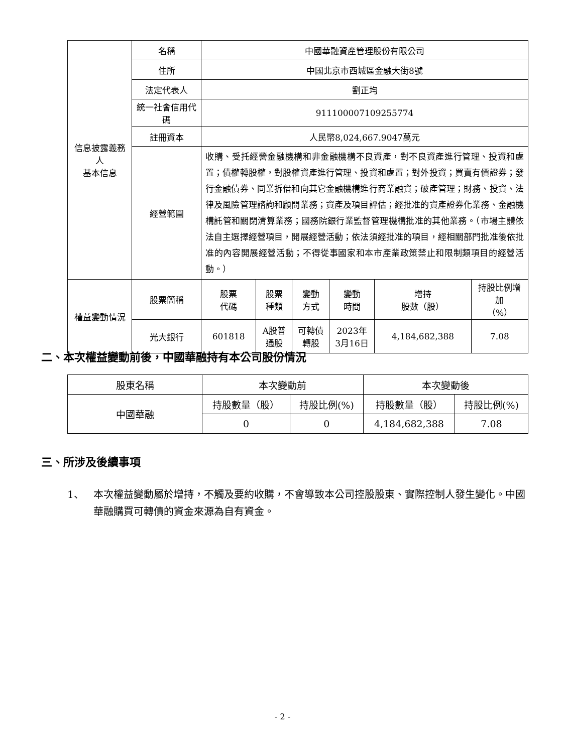| 信息披露義務人 基本信息 | 名稱 | 中國華融資產管理股份有限公司 | | | | | |
| | 住所 | 中國北京市西城區金融大街8號 | | | | | |
| | 法定代表人 | 劉正均 | | | | | |
| | 統一社會信用代碼 | 911100007109255774 | | | | | |
| | 註冊資本 | 人民幣8,024,667.9047萬元 | | | | | |
| | 經營範圍 | 收購、受托經營金融機構和非金融機構不良資產，對不良資產進行管理、投資和處置；債權轉股權，對股權資產進行管理、投資和處置；對外投資；買賣有價證券；發行金融債券、同業拆借和向其它金融機構進行商業融資；破產管理；財務、投資、法律及風險管理諮詢和顧問業務；資產及項目評估；經批准的資產證券化業務、金融機構託管和關閉清算業務；國務院銀行業監督管理機構批准的其他業務。（市場主體依法自主選擇經營項目，開展經營活動；依法須經批准的項目，經相關部門批准後依批准的內容開展經營活動；不得從事國家和本市產業政策禁止和限制類項目的經營活動。） | | | | | |
| 權益變動情況 | 股票簡稱 | 股票 代碼 | 股票 種類 | 變動 方式 | 變動 時間 | 增持 股數（股） | 持股比例增加 （%） |
| | 光大銀行 | 601818 | A股普通股 | 可轉債轉股 | 2023年 3月16日 | 4,184,682,388 | 7.08 |
二、本次權益變動前後，中國華融持有本公司股份情況
| 股東名稱 | 本次變動前 | | 本次變動後 | |
| 中國華融 | 持股數量（股） | 持股比例(%) | 持股數量（股） | 持股比例(%) |
| | 0 | 0 | 4,184,682,388 | 7.08 |
三、所涉及後續事項
1、 本次權益變動屬於增持，不觸及要約收購，不會導致本公司控股股東、實際控制人發生變化。中國華融購買可轉債的資金來源為自有資金。
- 2 -